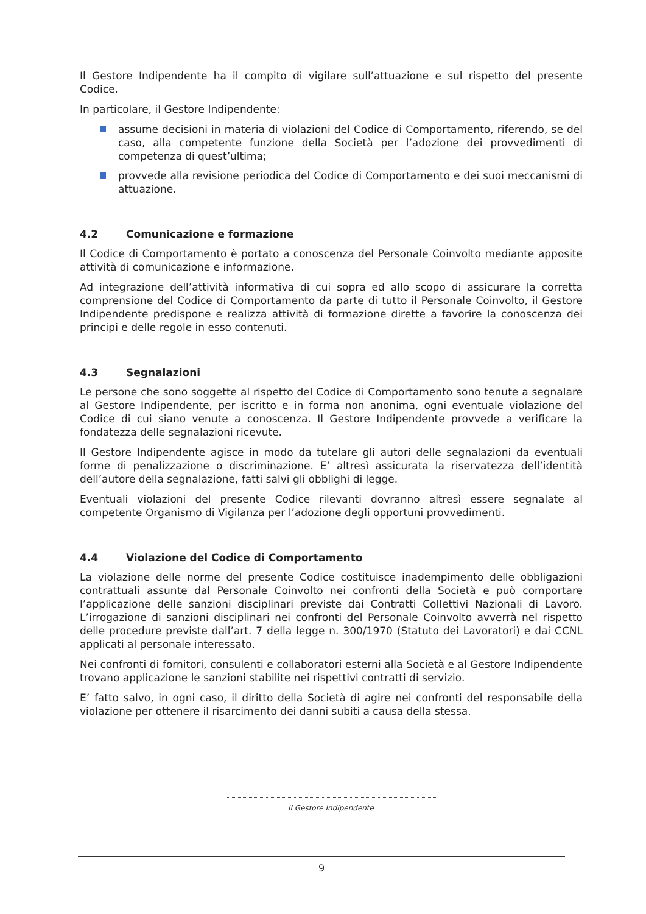Il Gestore Indipendente ha il compito di vigilare sull’attuazione e sul rispetto del presente Codice.
In particolare, il Gestore Indipendente:
assume decisioni in materia di violazioni del Codice di Comportamento, riferendo, se del caso, alla competente funzione della Società per l’adozione dei provvedimenti di competenza di quest’ultima;
provvede alla revisione periodica del Codice di Comportamento e dei suoi meccanismi di attuazione.
4.2 Comunicazione e formazione
Il Codice di Comportamento è portato a conoscenza del Personale Coinvolto mediante apposite attività di comunicazione e informazione.
Ad integrazione dell’attività informativa di cui sopra ed allo scopo di assicurare la corretta comprensione del Codice di Comportamento da parte di tutto il Personale Coinvolto, il Gestore Indipendente predispone e realizza attività di formazione dirette a favorire la conoscenza dei principi e delle regole in esso contenuti.
4.3 Segnalazioni
Le persone che sono soggette al rispetto del Codice di Comportamento sono tenute a segnalare al Gestore Indipendente, per iscritto e in forma non anonima, ogni eventuale violazione del Codice di cui siano venute a conoscenza. Il Gestore Indipendente provvede a verificare la fondatezza delle segnalazioni ricevute.
Il Gestore Indipendente agisce in modo da tutelare gli autori delle segnalazioni da eventuali forme di penalizzazione o discriminazione. E’ altresì assicurata la riservatezza dell’identità dell’autore della segnalazione, fatti salvi gli obblighi di legge.
Eventuali violazioni del presente Codice rilevanti dovranno altresì essere segnalate al competente Organismo di Vigilanza per l’adozione degli opportuni provvedimenti.
4.4 Violazione del Codice di Comportamento
La violazione delle norme del presente Codice costituisce inadempimento delle obbligazioni contrattuali assunte dal Personale Coinvolto nei confronti della Società e può comportare l’applicazione delle sanzioni disciplinari previste dai Contratti Collettivi Nazionali di Lavoro. L’irrogazione di sanzioni disciplinari nei confronti del Personale Coinvolto avverrà nel rispetto delle procedure previste dall’art. 7 della legge n. 300/1970 (Statuto dei Lavoratori) e dai CCNL applicati al personale interessato.
Nei confronti di fornitori, consulenti e collaboratori esterni alla Società e al Gestore Indipendente trovano applicazione le sanzioni stabilite nei rispettivi contratti di servizio.
E’ fatto salvo, in ogni caso, il diritto della Società di agire nei confronti del responsabile della violazione per ottenere il risarcimento dei danni subiti a causa della stessa.
Il Gestore Indipendente
9